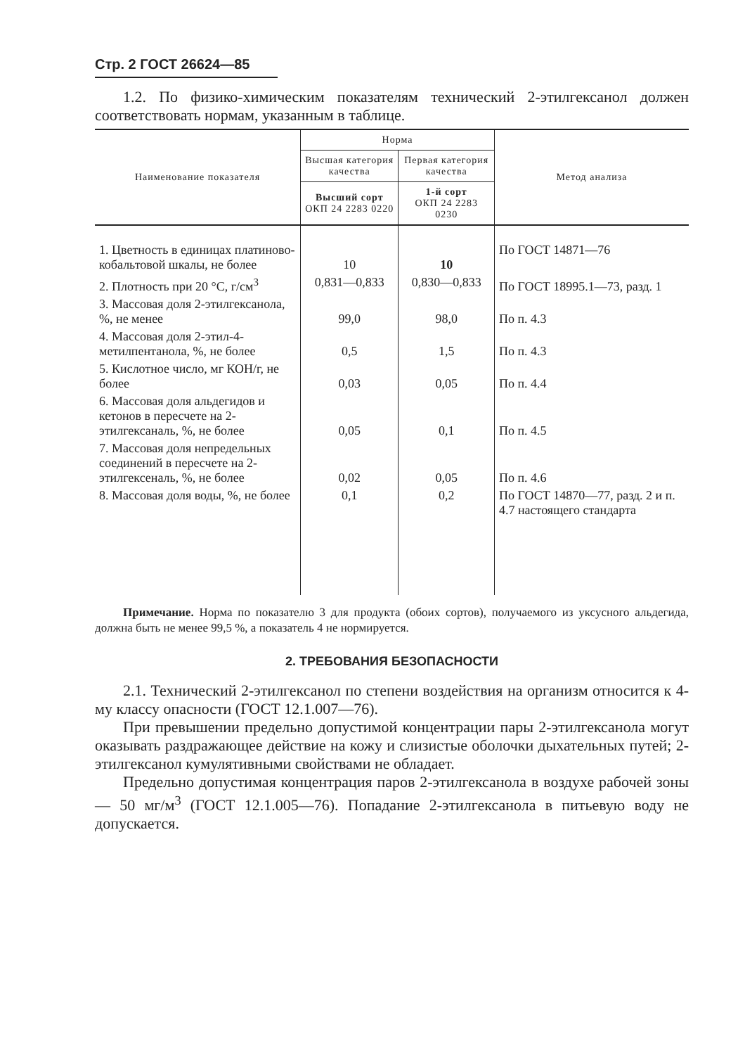Стр. 2 ГОСТ 26624—85
1.2. По физико-химическим показателям технический 2-этилгексанол должен соответствовать нормам, указанным в таблице.
| Наименование показателя | Норма | | Метод анализа |
| --- | --- | --- | --- |
| | Высшая категория качества | Первая категория качества | |
| | Высший сорт ОКП 24 2283 0220 | 1-й сорт ОКП 24 2283 0230 | |
| 1. Цветность в единицах платиново-кобальтовой шкалы, не более | 10 | 10 | По ГОСТ 14871—76 |
| 2. Плотность при 20 °С, г/см<sup>3</sup> | 0,831—0,833 | 0,830—0,833 | По ГОСТ 18995.1—73, разд. 1 |
| 3. Массовая доля 2-этилгексанола, %, не менее | 99,0 | 98,0 | По п. 4.3 |
| 4. Массовая доля 2-этил-4-метилпентанола, %, не более | 0,5 | 1,5 | По п. 4.3 |
| 5. Кислотное число, мг КОН/г, не более | 0,03 | 0,05 | По п. 4.4 |
| 6. Массовая доля альдегидов и кетонов в пересчете на 2-этилгексаналь, %, не более | 0,05 | 0,1 | По п. 4.5 |
| 7. Массовая доля непредельных соединений в пересчете на 2-этилгексеналь, %, не более | 0,02 | 0,05 | По п. 4.6 |
| 8. Массовая доля воды, %, не более | 0,1 | 0,2 | По ГОСТ 14870—77, разд. 2 и п. 4.7 настоящего стандарта |
Примечание. Норма по показателю 3 для продукта (обоих сортов), получаемого из уксусного альдегида, должна быть не менее 99,5 %, а показатель 4 не нормируется.
2. ТРЕБОВАНИЯ БЕЗОПАСНОСТИ
2.1. Технический 2-этилгексанол по степени воздействия на организм относится к 4-му классу опасности (ГОСТ 12.1.007—76).
При превышении предельно допустимой концентрации пары 2-этилгексанола могут оказывать раздражающее действие на кожу и слизистые оболочки дыхательных путей; 2-этилгексанол кумулятивными свойствами не обладает.
Предельно допустимая концентрация паров 2-этилгексанола в воздухе рабочей зоны — 50 мг/м<sup>3</sup> (ГОСТ 12.1.005—76). Попадание 2-этилгексанола в питьевую воду не допускается.